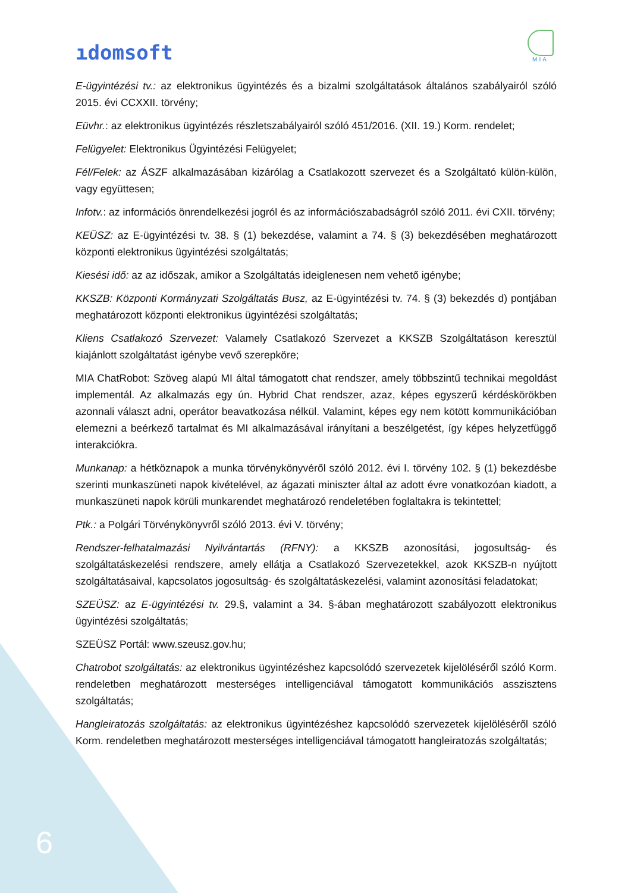ıdomsoft
MIA
E-ügyintézési tv.: az elektronikus ügyintézés és a bizalmi szolgáltatások általános szabályairól szóló 2015. évi CCXXII. törvény;
Eüvhr.: az elektronikus ügyintézés részletszabályairól szóló 451/2016. (XII. 19.) Korm. rendelet;
Felügyelet: Elektronikus Ügyintézési Felügyelet;
Fél/Felek: az ÁSZF alkalmazásában kizárólag a Csatlakozott szervezet és a Szolgáltató külön-külön, vagy együttesen;
Infotv.: az információs önrendelkezési jogról és az információszabadságról szóló 2011. évi CXII. törvény;
KEÜSZ: az E-ügyintézési tv. 38. § (1) bekezdése, valamint a 74. § (3) bekezdésében meghatározott központi elektronikus ügyintézési szolgáltatás;
Kiesési idő: az az időszak, amikor a Szolgáltatás ideiglenesen nem vehető igénybe;
KKSZB: Központi Kormányzati Szolgáltatás Busz, az E-ügyintézési tv. 74. § (3) bekezdés d) pontjában meghatározott központi elektronikus ügyintézési szolgáltatás;
Kliens Csatlakozó Szervezet: Valamely Csatlakozó Szervezet a KKSZB Szolgáltatáson keresztül kiajánlott szolgáltatást igénybe vevő szerepköre;
MIA ChatRobot: Szöveg alapú MI által támogatott chat rendszer, amely többszintű technikai megoldást implementál. Az alkalmazás egy ún. Hybrid Chat rendszer, azaz, képes egyszerű kérdéskörökben azonnali választ adni, operátor beavatkozása nélkül. Valamint, képes egy nem kötött kommunikációban elemezni a beérkező tartalmat és MI alkalmazásával irányítani a beszélgetést, így képes helyzetfüggő interakciókra.
Munkanap: a hétköznapok a munka törvénykönyvéről szóló 2012. évi I. törvény 102. § (1) bekezdésbe szerinti munkaszüneti napok kivételével, az ágazati miniszter által az adott évre vonatkozóan kiadott, a munkaszüneti napok körüli munkarendet meghatározó rendeletében foglaltakra is tekintettel;
Ptk.: a Polgári Törvénykönyvről szóló 2013. évi V. törvény;
Rendszer-felhatalmazási Nyilvántartás (RFNY): a KKSZB azonosítási, jogosultság- és szolgáltatáskezelési rendszere, amely ellátja a Csatlakozó Szervezetekkel, azok KKSZB-n nyújtott szolgáltatásaival, kapcsolatos jogosultság- és szolgáltatáskezelési, valamint azonosítási feladatokat;
SZEÜSZ: az E-ügyintézési tv. 29.§, valamint a 34. §-ában meghatározott szabályozott elektronikus ügyintézési szolgáltatás;
SZEÜSZ Portál: www.szeusz.gov.hu;
Chatrobot szolgáltatás: az elektronikus ügyintézéshez kapcsolódó szervezetek kijelöléséről szóló Korm. rendeletben meghatározott mesterséges intelligenciával támogatott kommunikációs asszisztens szolgáltatás;
Hangleiratozás szolgáltatás: az elektronikus ügyintézéshez kapcsolódó szervezetek kijelöléséről szóló Korm. rendeletben meghatározott mesterséges intelligenciával támogatott hangleiratozás szolgáltatás;
6